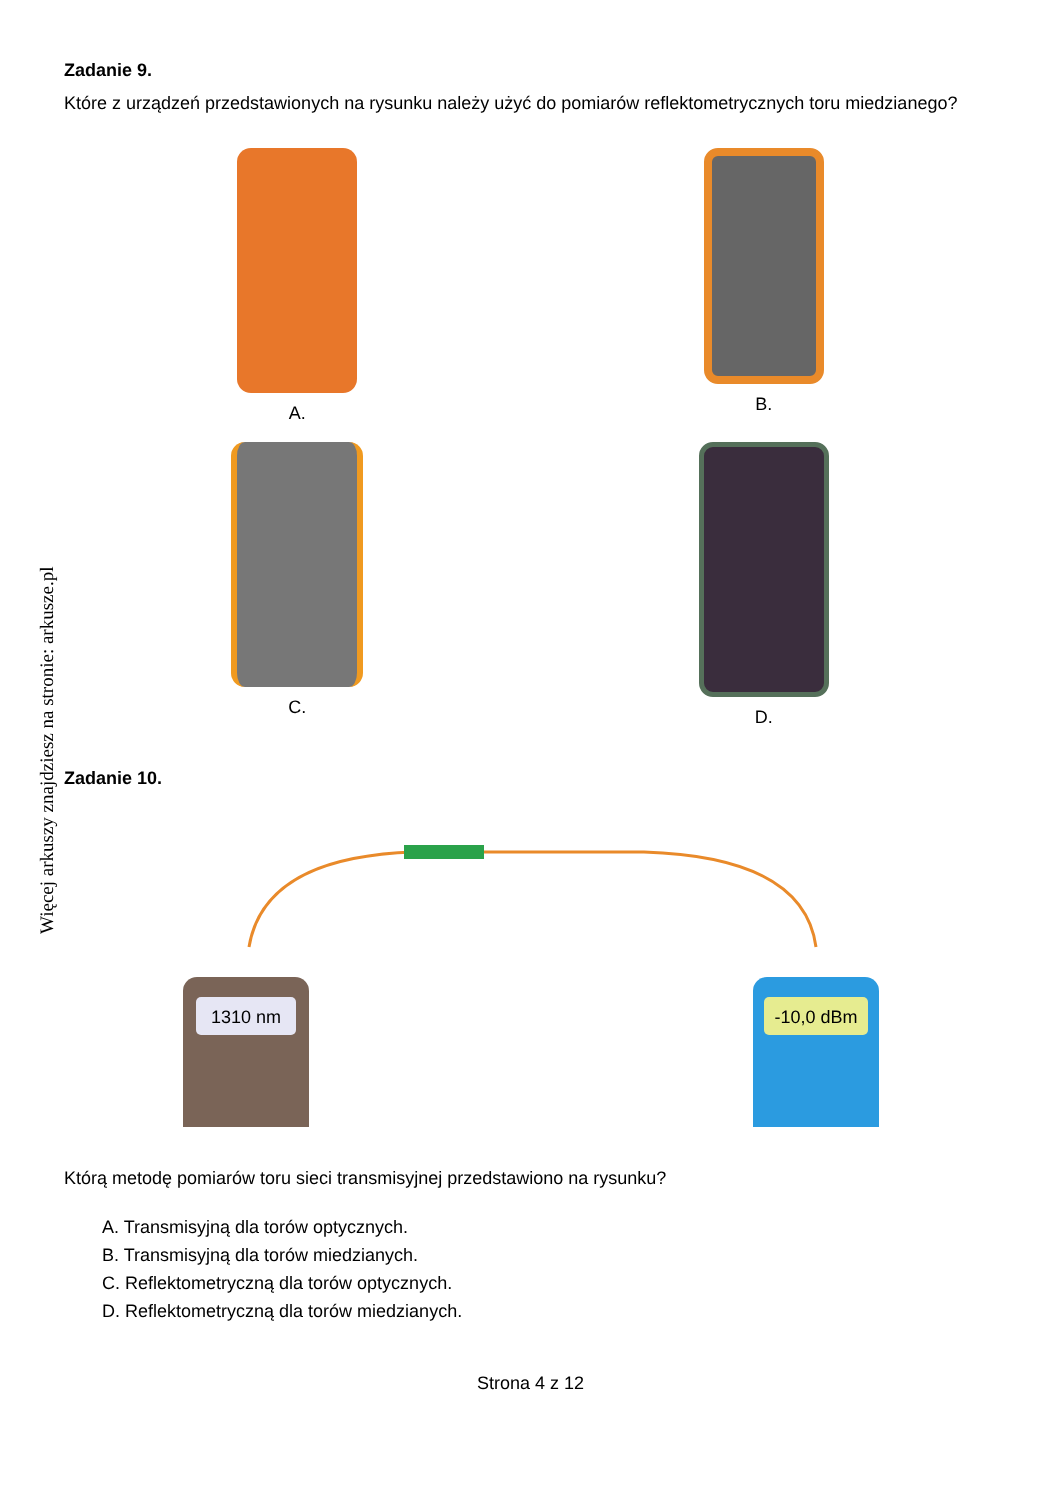Więcej arkuszy znajdziesz na stronie: arkusze.pl
Zadanie 9.
Które z urządzeń przedstawionych na rysunku należy użyć do pomiarów reflektometrycznych toru miedzianego?
A.
B.
C.
D.
Zadanie 10.
1310 nm
-10,0 dBm
Którą metodę pomiarów toru sieci transmisyjnej przedstawiono na rysunku?
A. Transmisyjną dla torów optycznych.
B. Transmisyjną dla torów miedzianych.
C. Reflektometryczną dla torów optycznych.
D. Reflektometryczną dla torów miedzianych.
Strona 4 z 12